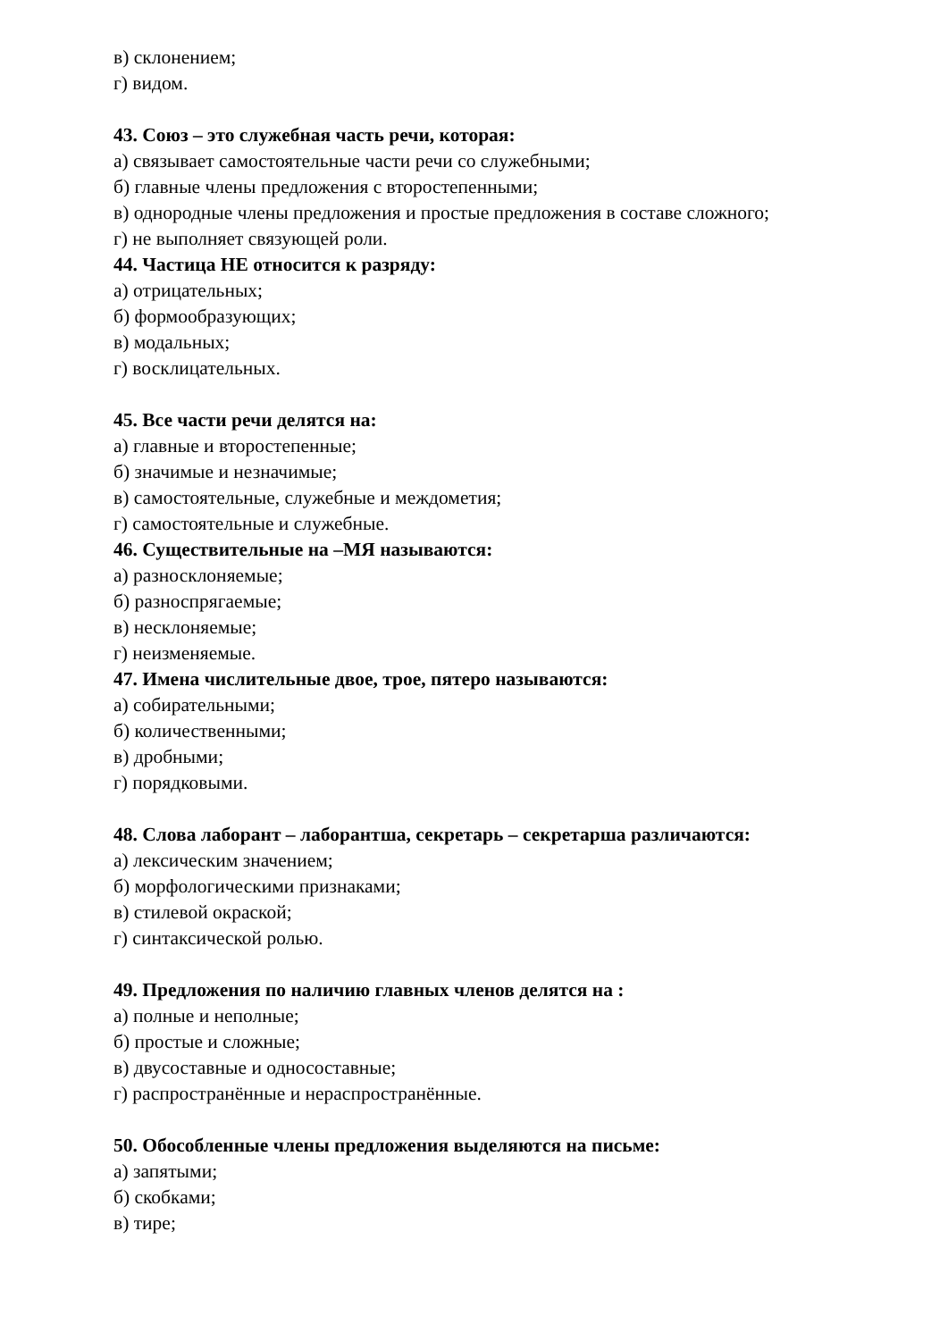в) склонением;
г) видом.
43. Союз – это служебная часть речи, которая:
а) связывает самостоятельные части речи со служебными;
б) главные члены предложения с второстепенными;
в) однородные члены предложения и простые предложения в составе сложного;
г) не выполняет связующей роли.
44. Частица НЕ относится к разряду:
а) отрицательных;
б) формообразующих;
в) модальных;
г) восклицательных.
45. Все части речи делятся на:
а) главные и второстепенные;
б) значимые и незначимые;
в) самостоятельные, служебные и междометия;
г) самостоятельные и служебные.
46. Существительные на –МЯ называются:
а) разносклоняемые;
б) разноспрягаемые;
в) несклоняемые;
г) неизменяемые.
47. Имена числительные двое, трое, пятеро называются:
а) собирательными;
б) количественными;
в) дробными;
г) порядковыми.
48. Слова лаборант – лаборантша, секретарь – секретарша различаются:
а) лексическим значением;
б) морфологическими признаками;
в) стилевой окраской;
г) синтаксической ролью.
49. Предложения по наличию главных членов делятся на :
а) полные и неполные;
б) простые и сложные;
в) двусоставные и односоставные;
г) распространённые и нераспространённые.
50. Обособленные члены предложения выделяются на письме:
а) запятыми;
б) скобками;
в) тире;